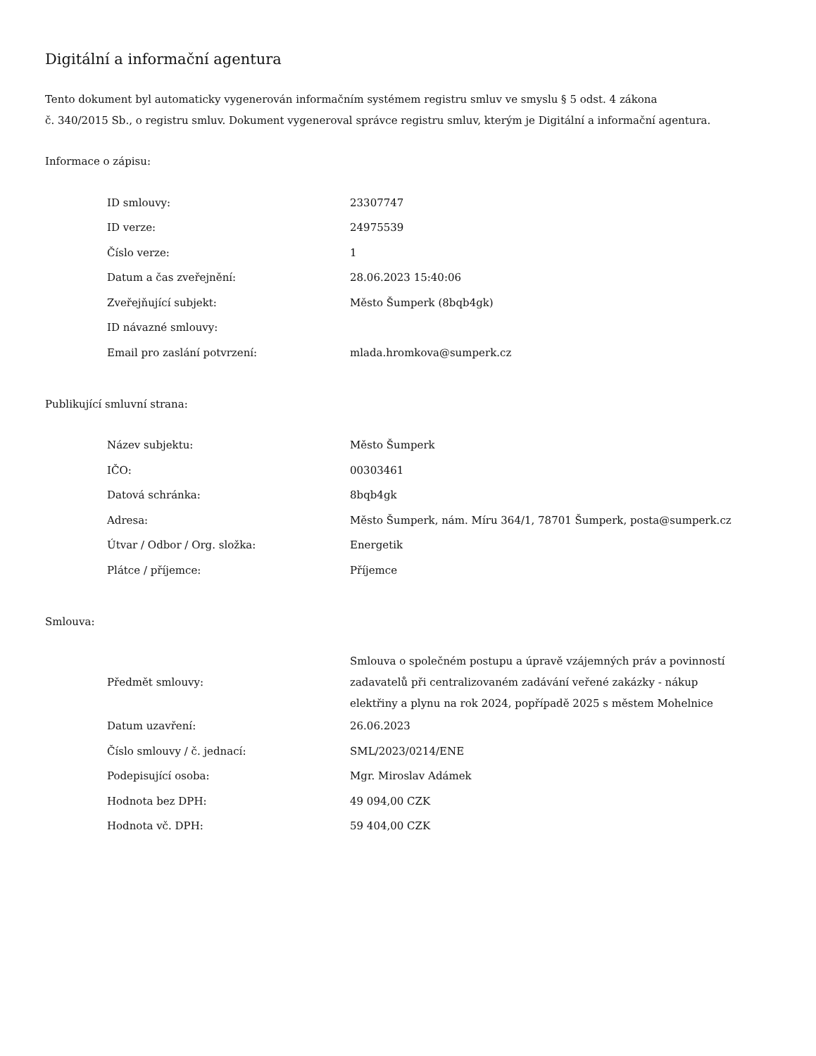Digitální a informační agentura
Tento dokument byl automaticky vygenerován informačním systémem registru smluv ve smyslu § 5 odst. 4 zákona
č. 340/2015 Sb., o registru smluv. Dokument vygeneroval správce registru smluv, kterým je Digitální a informační agentura.
Informace o zápisu:
| ID smlouvy: | 23307747 |
| ID verze: | 24975539 |
| Číslo verze: | 1 |
| Datum a čas zveřejnění: | 28.06.2023 15:40:06 |
| Zveřejňující subjekt: | Město Šumperk (8bqb4gk) |
| ID návazné smlouvy: | |
| Email pro zaslání potvrzení: | mlada.hromkova@sumperk.cz |
Publikující smluvní strana:
| Název subjektu: | Město Šumperk |
| IČO: | 00303461 |
| Datová schránka: | 8bqb4gk |
| Adresa: | Město Šumperk, nám. Míru 364/1, 78701 Šumperk, posta@sumperk.cz |
| Útvar / Odbor / Org. složka: | Energetik |
| Plátce / příjemce: | Příjemce |
Smlouva:
| Předmět smlouvy: | Smlouva o společném postupu a úpravě vzájemných práv a povinností zadavatelů při centralizovaném zadávání veřené zakázky - nákup elektřiny a plynu na rok 2024, popřípadě 2025 s městem Mohelnice |
| Datum uzavření: | 26.06.2023 |
| Číslo smlouvy / č. jednací: | SML/2023/0214/ENE |
| Podepisující osoba: | Mgr. Miroslav Adámek |
| Hodnota bez DPH: | 49 094,00 CZK |
| Hodnota vč. DPH: | 59 404,00 CZK |